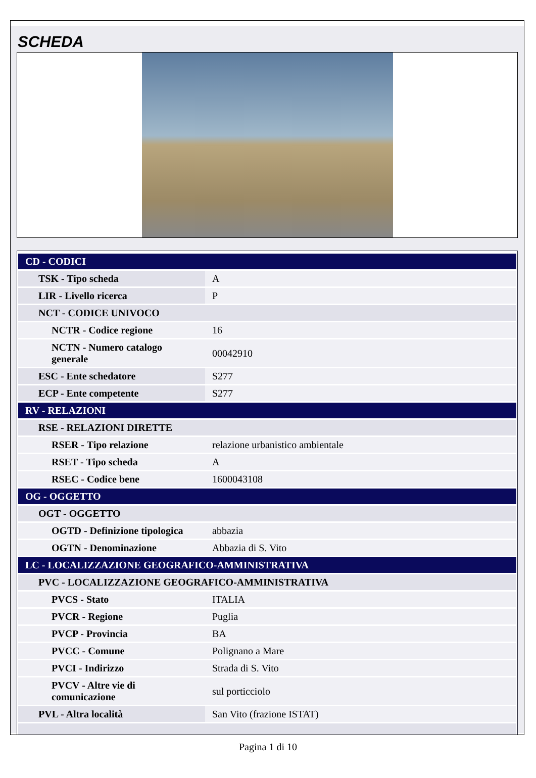SCHEDA
| CD - CODICI | |
| TSK - Tipo scheda | A |
| LIR - Livello ricerca | P |
| NCT - CODICE UNIVOCO | |
| NCTR - Codice regione | 16 |
| NCTN - Numero catalogo generale | 00042910 |
| ESC - Ente schedatore | S277 |
| ECP - Ente competente | S277 |
| RV - RELAZIONI | |
| RSE - RELAZIONI DIRETTE | |
| RSER - Tipo relazione | relazione urbanistico ambientale |
| RSET - Tipo scheda | A |
| RSEC - Codice bene | 1600043108 |
| OG - OGGETTO | |
| OGT - OGGETTO | |
| OGTD - Definizione tipologica | abbazia |
| OGTN - Denominazione | Abbazia di S. Vito |
| LC - LOCALIZZAZIONE GEOGRAFICO-AMMINISTRATIVA | |
| PVC - LOCALIZZAZIONE GEOGRAFICO-AMMINISTRATIVA | |
| PVCS - Stato | ITALIA |
| PVCR - Regione | Puglia |
| PVCP - Provincia | BA |
| PVCC - Comune | Polignano a Mare |
| PVCI - Indirizzo | Strada di S. Vito |
| PVCV - Altre vie di comunicazione | sul porticciolo |
| PVL - Altra località | San Vito (frazione ISTAT) |
Pagina 1 di 10